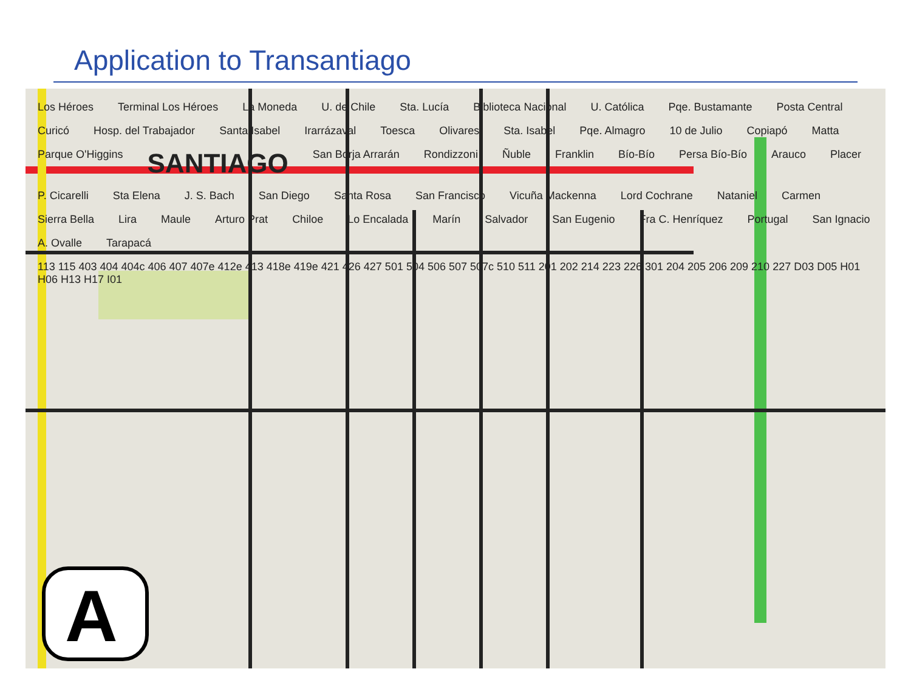Application to Transantiago
A
Los Héroes Terminal Los Héroes La Moneda U. de Chile Sta. Lucía Biblioteca Nacional U. Católica Pqe. Bustamante Posta Central Curicó Hosp. del Trabajador Santa Isabel Irarrázaval Toesca Olivares Sta. Isabel Pqe. Almagro 10 de Julio Copiapó Matta Parque O'Higgins SANTIAGO San Borja Arrarán Rondizzoni Ñuble Franklin Bío-Bío Persa Bío-Bío Arauco Placer P. Cicarelli Sta Elena J. S. Bach San Diego Santa Rosa San Francisco Vicuña Mackenna Lord Cochrane Nataniel Carmen Sierra Bella Lira Maule Arturo Prat Chiloe Lo Encalada Marín Salvador San Eugenio Fra C. Henríquez Portugal San Ignacio A. Ovalle Tarapacá 113 115 403 404 404c 406 407 407e 412e 413 418e 419e 421 426 427 501 504 506 507 507c 510 511 201 202 214 223 226 301 204 205 206 209 210 227 D03 D05 H01 H06 H13 H17 I01